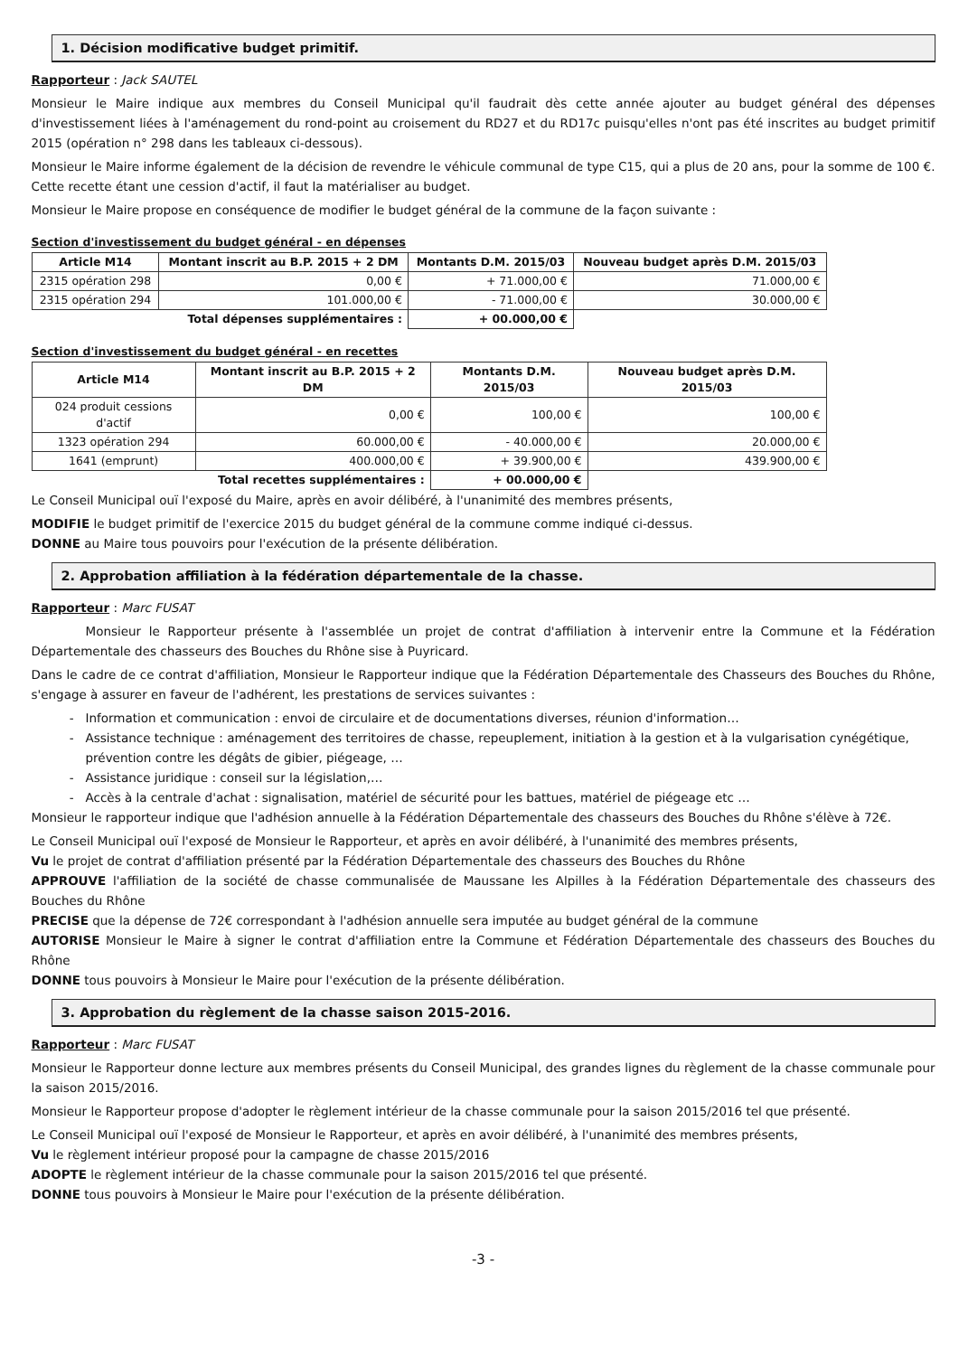1. Décision modificative budget primitif.
Rapporteur : Jack SAUTEL
Monsieur le Maire indique aux membres du Conseil Municipal qu'il faudrait dès cette année ajouter au budget général des dépenses d'investissement liées à l'aménagement du rond-point au croisement du RD27 et du RD17c puisqu'elles n'ont pas été inscrites au budget primitif 2015 (opération n° 298 dans les tableaux ci-dessous).
Monsieur le Maire informe également de la décision de revendre le véhicule communal de type C15, qui a plus de 20 ans, pour la somme de 100 €. Cette recette étant une cession d'actif, il faut la matérialiser au budget.
Monsieur le Maire propose en conséquence de modifier le budget général de la commune de la façon suivante :
Section d'investissement du budget général - en dépenses
| Article M14 | Montant inscrit au B.P. 2015 + 2 DM | Montants D.M. 2015/03 | Nouveau budget après D.M. 2015/03 |
| --- | --- | --- | --- |
| 2315 opération 298 | 0,00 € | + 71.000,00 € | 71.000,00 € |
| 2315 opération 294 | 101.000,00 € | - 71.000,00 € | 30.000,00 € |
| Total dépenses supplémentaires : | | + 00.000,00 € | |
Section d'investissement du budget général - en recettes
| Article M14 | Montant inscrit au B.P. 2015 + 2 DM | Montants D.M. 2015/03 | Nouveau budget après D.M. 2015/03 |
| --- | --- | --- | --- |
| 024 produit cessions d'actif | 0,00 € | 100,00 € | 100,00 € |
| 1323 opération 294 | 60.000,00 € | - 40.000,00 € | 20.000,00 € |
| 1641 (emprunt) | 400.000,00 € | + 39.900,00 € | 439.900,00 € |
| Total recettes supplémentaires : | | + 00.000,00 € | |
Le Conseil Municipal ouï l'exposé du Maire, après en avoir délibéré, à l'unanimité des membres présents,
MODIFIE le budget primitif de l'exercice 2015 du budget général de la commune comme indiqué ci-dessus.
DONNE au Maire tous pouvoirs pour l'exécution de la présente délibération.
2. Approbation affiliation à la fédération départementale de la chasse.
Rapporteur : Marc FUSAT
Monsieur le Rapporteur présente à l'assemblée un projet de contrat d'affiliation à intervenir entre la Commune et la Fédération Départementale des chasseurs des Bouches du Rhône sise à Puyricard.
Dans le cadre de ce contrat d'affiliation, Monsieur le Rapporteur indique que la Fédération Départementale des Chasseurs des Bouches du Rhône, s'engage à assurer en faveur de l'adhérent, les prestations de services suivantes :
Information et communication : envoi de circulaire et de documentations diverses, réunion d'information…
Assistance technique : aménagement des territoires de chasse, repeuplement, initiation à la gestion et à la vulgarisation cynégétique, prévention contre les dégâts de gibier, piégeage, …
Assistance juridique : conseil sur la législation,…
Accès à la centrale d'achat : signalisation, matériel de sécurité pour les battues, matériel de piégeage etc …
Monsieur le rapporteur indique que l'adhésion annuelle à la Fédération Départementale des chasseurs des Bouches du Rhône s'élève à 72€.
Le Conseil Municipal ouï l'exposé de Monsieur le Rapporteur, et après en avoir délibéré, à l'unanimité des membres présents,
Vu le projet de contrat d'affiliation présenté par la Fédération Départementale des chasseurs des Bouches du Rhône
APPROUVE l'affiliation de la société de chasse communalisée de Maussane les Alpilles à la Fédération Départementale des chasseurs des Bouches du Rhône
PRECISE que la dépense de 72€ correspondant à l'adhésion annuelle sera imputée au budget général de la commune
AUTORISE Monsieur le Maire à signer le contrat d'affiliation entre la Commune et Fédération Départementale des chasseurs des Bouches du Rhône
DONNE tous pouvoirs à Monsieur le Maire pour l'exécution de la présente délibération.
3. Approbation du règlement de la chasse saison 2015-2016.
Rapporteur : Marc FUSAT
Monsieur le Rapporteur donne lecture aux membres présents du Conseil Municipal, des grandes lignes du règlement de la chasse communale pour la saison 2015/2016.
Monsieur le Rapporteur propose d'adopter le règlement intérieur de la chasse communale pour la saison 2015/2016 tel que présenté.
Le Conseil Municipal ouï l'exposé de Monsieur le Rapporteur, et après en avoir délibéré, à l'unanimité des membres présents,
Vu le règlement intérieur proposé pour la campagne de chasse 2015/2016
ADOPTE le règlement intérieur de la chasse communale pour la saison 2015/2016 tel que présenté.
DONNE tous pouvoirs à Monsieur le Maire pour l'exécution de la présente délibération.
-3 -